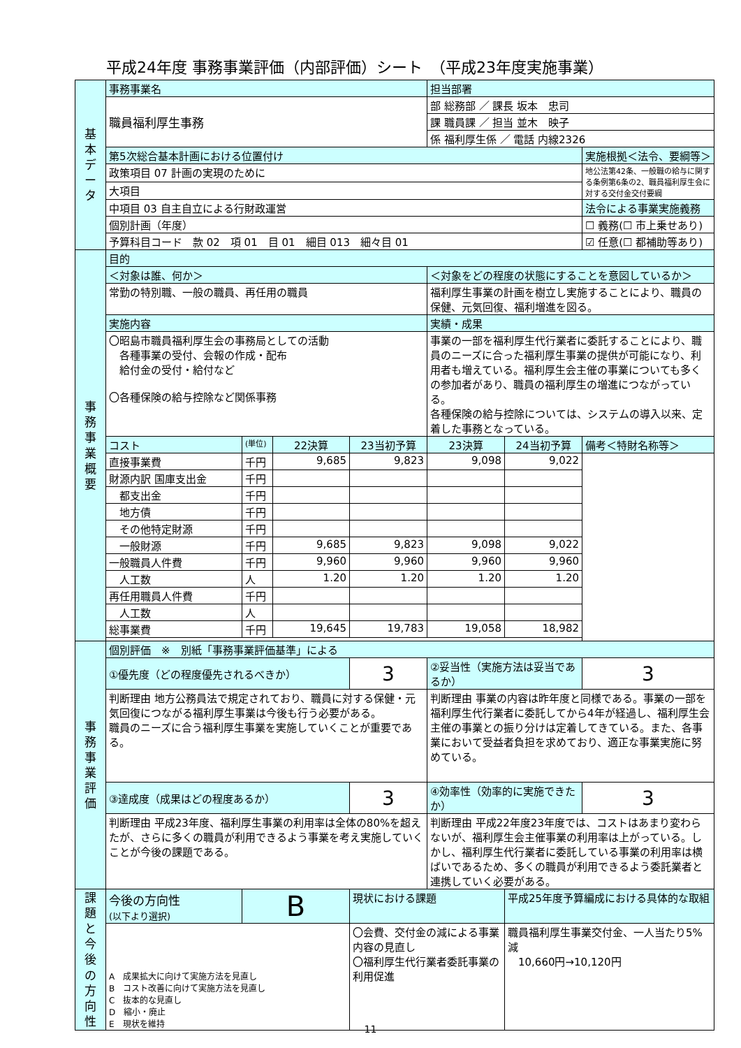平成24年度 事務事業評価（内部評価）シート　（平成23年度実施事業）
| 基 本 デ ー タ | 事務事業名 | | | | 担当部署 | | |
| | 職員福利厚生事務 | | | | 部 総務部 ／ 課長 坂本 忠司 | | |
| | | | | | 課 職員課 ／ 担当 並木 映子 | | |
| | | | | | 係 福利厚生係 ／ 電話 内線2326 | | |
| | 第5次総合基本計画における位置付け | | | | | | 実施根拠＜法令、要綱等＞ |
| | 政策項目 07 計画の実現のために | | | | | | 地公法第42条、一般職の給与に関する条例第6条の2、職員福利厚生会に対する交付金交付要綱 |
| | 大項目 | | | | | | |
| | 中項目 03 自主自立による行財政運営 | | | | | | 法令による事業実施義務 |
| | 個別計画（年度） | | | | | | ☐ 義務(☐ 市上乗せあり) |
| | 予算科目コード 款 02 項 01 目 01 細目 013 細々目 01 | | | | | | ☑ 任意(☐ 都補助等あり) |
| 事 務 事 業 概 要 | 目的 | | | | | | |
| | ＜対象は誰、何か＞ | | | | ＜対象をどの程度の状態にすることを意図しているか＞ | | |
| | 常勤の特別職、一般の職員、再任用の職員 | | | | 福利厚生事業の計画を樹立し実施することにより、職員の保健、元気回復、福利増進を図る。 | | |
| | 実施内容 | | | | 実績・成果 | | |
| | 〇昭島市職員福利厚生会の事務局としての活動 各種事業の受付、会報の作成・配布 給付金の受付・給付など 〇各種保険の給与控除など関係事務 | | | | 事業の一部を福利厚生代行業者に委託することにより、職員のニーズに合った福利厚生事業の提供が可能になり、利用者も増えている。福利厚生会主催の事業についても多くの参加者があり、職員の福利厚生の増進につながっている。 各種保険の給与控除については、システムの導入以来、定着した事務となっている。 | | |
| | コスト | (単位) | 22決算 | 23当初予算 | 23決算 | 24当初予算 | 備考＜特財名称等＞ |
| | 直接事業費 | 千円 | 9,685 | 9,823 | 9,098 | 9,022 | |
| | 財源内訳 国庫支出金 | 千円 | | | | | |
| | 都支出金 | 千円 | | | | | |
| | 地方債 | 千円 | | | | | |
| | その他特定財源 | 千円 | | | | | |
| | 一般財源 | 千円 | 9,685 | 9,823 | 9,098 | 9,022 | |
| | 一般職員人件費 | 千円 | 9,960 | 9,960 | 9,960 | 9,960 | |
| | 人工数 | 人 | 1.20 | 1.20 | 1.20 | 1.20 | |
| | 再任用職員人件費 | 千円 | | | | | |
| | 人工数 | 人 | | | | | |
| | 総事業費 | 千円 | 19,645 | 19,783 | 19,058 | 18,982 | |
| 事 務 事 業 評 価 | 個別評価 ※ 別紙「事務事業評価基準」による | | | | | | |
| | ①優先度（どの程度優先されるべきか） | | | 3 | ②妥当性（実施方法は妥当であるか） | | 3 |
| | 判断理由 地方公務員法で規定されており、職員に対する保健・元気回復につながる福利厚生事業は今後も行う必要がある。 職員のニーズに合う福利厚生事業を実施していくことが重要である。 | | | | 判断理由 事業の内容は昨年度と同様である。事業の一部を福利厚生代行業者に委託してから4年が経過し、福利厚生会主催の事業との振り分けは定着してきている。また、各事業において受益者負担を求めており、適正な事業実施に努めている。 | | |
| | ③達成度（成果はどの程度あるか） | | | 3 | ④効率性（効率的に実施できたか） | | 3 |
| | 判断理由 平成23年度、福利厚生事業の利用率は全体の80%を超えたが、さらに多くの職員が利用できるよう事業を考え実施していくことが今後の課題である。 | | | | 判断理由 平成22年度23年度では、コストはあまり変わらないが、福利厚生会主催事業の利用率は上がっている。しかし、福利厚生代行業者に委託している事業の利用率は横ばいであるため、多くの職員が利用できるよう委託業者と連携していく必要がある。 | | |
| 課 題 と 今 後 の 方 向 性 | 今後の方向性 (以下より選択) | B | | 現状における課題 | | 平成25年度予算編成における具体的な取組 | |
| | A 成果拡大に向けて実施方法を見直し B コスト改善に向けて実施方法を見直し C 抜本的な見直し D 縮小・廃止 E 現状を維持 | | | 〇会費、交付金の減による事業内容の見直し 〇福利厚生代行業者委託事業の利用促進 | | 職員福利厚生事業交付金、一人当たり5%減 10,660円→10,120円 | |
11